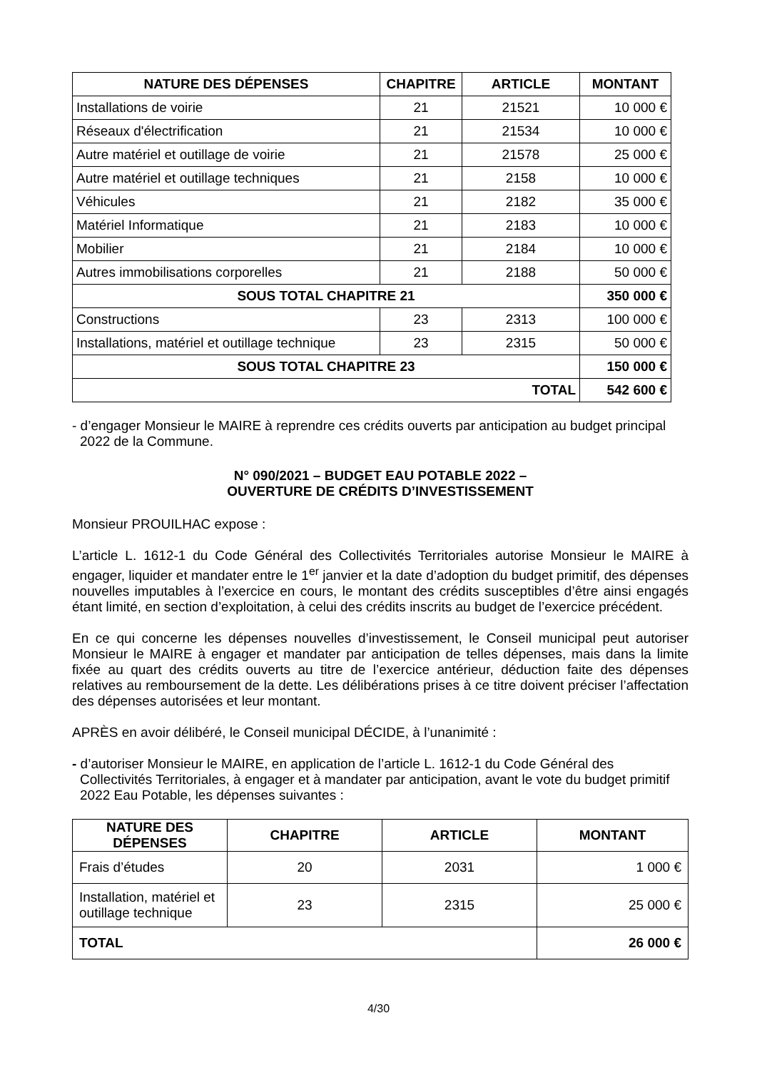| NATURE DES DÉPENSES | CHAPITRE | ARTICLE | MONTANT |
| --- | --- | --- | --- |
| Installations de voirie | 21 | 21521 | 10 000 € |
| Réseaux d'électrification | 21 | 21534 | 10 000 € |
| Autre matériel et outillage de voirie | 21 | 21578 | 25 000 € |
| Autre matériel et outillage techniques | 21 | 2158 | 10 000 € |
| Véhicules | 21 | 2182 | 35 000 € |
| Matériel Informatique | 21 | 2183 | 10 000 € |
| Mobilier | 21 | 2184 | 10 000 € |
| Autres immobilisations corporelles | 21 | 2188 | 50 000 € |
| SOUS TOTAL CHAPITRE 21 | | | 350 000 € |
| Constructions | 23 | 2313 | 100 000 € |
| Installations, matériel et outillage technique | 23 | 2315 | 50 000 € |
| SOUS TOTAL CHAPITRE 23 | | | 150 000 € |
| TOTAL | | | 542 600 € |
- d’engager Monsieur le MAIRE à reprendre ces crédits ouverts par anticipation au budget principal 2022 de la Commune.
N° 090/2021 – BUDGET EAU POTABLE 2022 –
OUVERTURE DE CRÉDITS D’INVESTISSEMENT
Monsieur PROUILHAC expose :
L’article L. 1612-1 du Code Général des Collectivités Territoriales autorise Monsieur le MAIRE à engager, liquider et mandater entre le 1<sup>er</sup> janvier et la date d’adoption du budget primitif, des dépenses nouvelles imputables à l’exercice en cours, le montant des crédits susceptibles d’être ainsi engagés étant limité, en section d’exploitation, à celui des crédits inscrits au budget de l’exercice précédent.
En ce qui concerne les dépenses nouvelles d’investissement, le Conseil municipal peut autoriser Monsieur le MAIRE à engager et mandater par anticipation de telles dépenses, mais dans la limite fixée au quart des crédits ouverts au titre de l’exercice antérieur, déduction faite des dépenses relatives au remboursement de la dette. Les délibérations prises à ce titre doivent préciser l’affectation des dépenses autorisées et leur montant.
APRÈS en avoir délibéré, le Conseil municipal DÉCIDE, à l’unanimité :
- d’autoriser Monsieur le MAIRE, en application de l’article L. 1612-1 du Code Général des Collectivités Territoriales, à engager et à mandater par anticipation, avant le vote du budget primitif 2022 Eau Potable, les dépenses suivantes :
| NATURE DES DÉPENSES | CHAPITRE | ARTICLE | MONTANT |
| --- | --- | --- | --- |
| Frais d’études | 20 | 2031 | 1 000 € |
| Installation, matériel et outillage technique | 23 | 2315 | 25 000 € |
| TOTAL | | | 26 000 € |
4/30